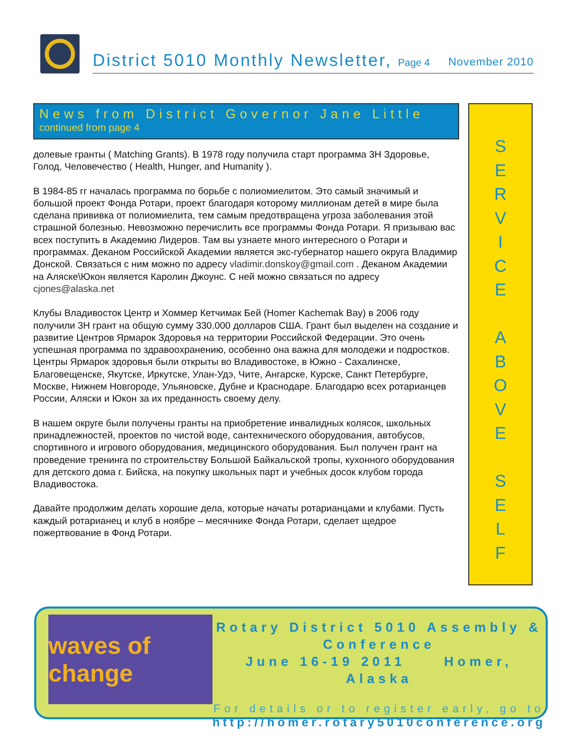District 5010 Monthly Newsletter, Page 4 November 2010
News from District Governor Jane Little
continued from page 4
долевые гранты ( Matching Grants). В 1978 году получила старт программа 3H Здоровье, Голод, Человечество ( Health, Hunger, and Humanity ).
В 1984-85 гг началась программа по борьбе с полиомиелитом. Это самый значимый и большой проект Фонда Ротари, проект благодаря которому миллионам детей в мире была сделана прививка от полиомиелита, тем самым предотвращена угроза заболевания этой страшной болезнью. Невозможно перечислить все программы Фонда Ротари. Я призываю вас всех поступить в Академию Лидеров. Там вы узнаете много интересного о Ротари и программах. Деканом Российской Академии является экс-губернатор нашего округа Владимир Донской. Связаться с ним можно по адресу vladimir.donskoy@gmail.com . Деканом Академии на Аляске\Юкон является Каролин Джоунс. С ней можно связаться по адресу cjones@alaska.net
Клубы Владивосток Центр и Хоммер Кетчимак Бей (Homer Kachemak Bay) в 2006 году получили 3H грант на общую сумму 330.000 долларов США. Грант был выделен на создание и развитие Центров Ярмарок Здоровья на территории Российской Федерации. Это очень успешная программа по здравоохранению, особенно она важна для молодежи и подростков. Центры Ярмарок здоровья были открыты во Владивостоке, в Южно - Сахалинске, Благовещенске, Якутске, Иркутске, Улан-Удэ, Чите, Ангарске, Курске, Санкт Петербурге, Москве, Нижнем Новгороде, Ульяновске, Дубне и Краснодаре. Благодарю всех ротарианцев России, Аляски и Юкон за их преданность своему делу.
В нашем округе были получены гранты на приобретение инвалидных колясок, школьных принадлежностей, проектов по чистой воде, сантехнического оборудования, автобусов, спортивного и игрового оборудования, медицинского оборудования. Был получен грант на проведение тренинга по строительству Большой Байкальской тропы, кухонного оборудования для детского дома г. Бийска, на покупку школьных парт и учебных досок клубом города Владивостока.
Давайте продолжим делать хорошие дела, которые начаты ротарианцами и клубами. Пусть каждый ротарианец и клуб в ноябре – месячнике Фонда Ротари, сделает щедрое пожертвование в Фонд Ротари.
S
E
R
V
I
C
E
A
B
O
V
E
S
E
L
F
waves of change
Rotary District 5010 Assembly &
Conference
June 16-19 2011 Homer, Alaska
For details or to register early, go to
http://homer.rotary5010conference.org